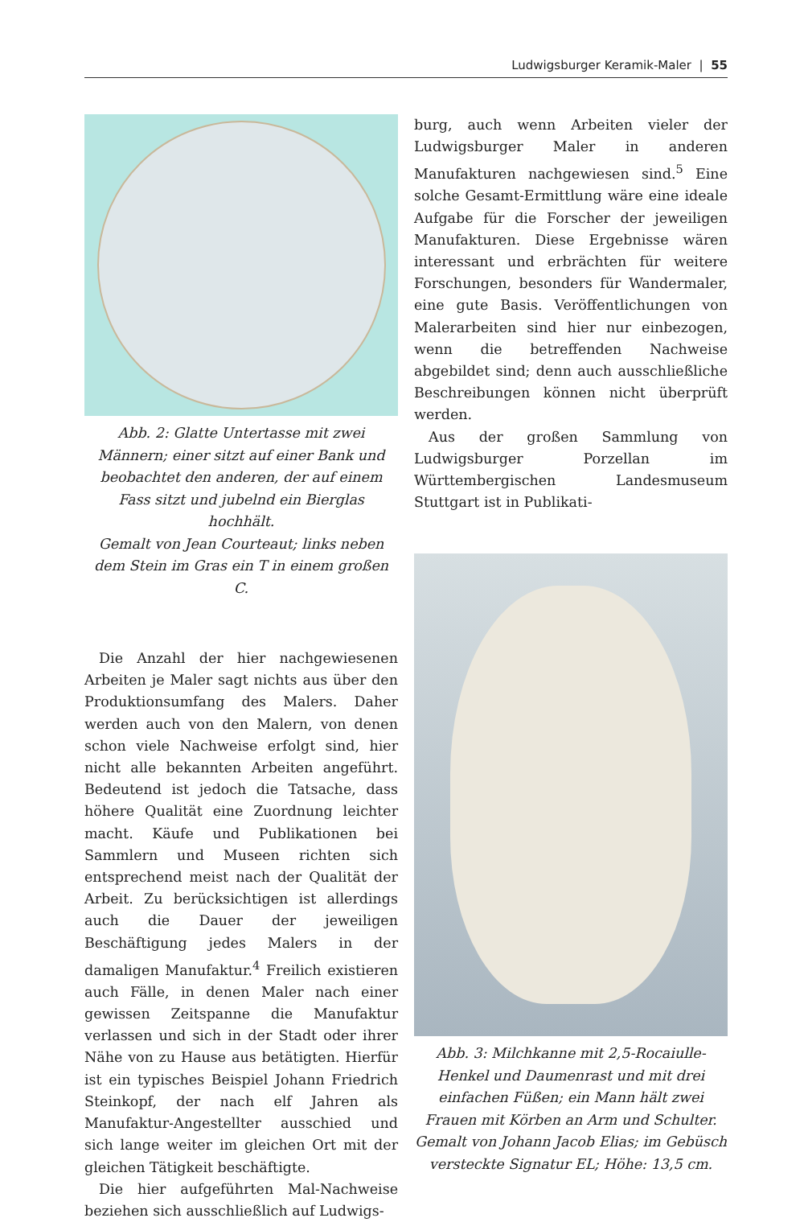Ludwigsburger Keramik-Maler | 55
Abb. 2: Glatte Untertasse mit zwei Männern; einer sitzt auf einer Bank und beobachtet den anderen, der auf einem Fass sitzt und jubelnd ein Bierglas hochhält.
Gemalt von Jean Courteaut; links neben dem Stein im Gras ein T in einem großen C.
Die Anzahl der hier nachgewiesenen Arbeiten je Maler sagt nichts aus über den Produktionsumfang des Malers. Daher werden auch von den Malern, von denen schon viele Nachweise erfolgt sind, hier nicht alle bekannten Arbeiten angeführt. Bedeutend ist jedoch die Tatsache, dass höhere Qualität eine Zuordnung leichter macht. Käufe und Publikationen bei Sammlern und Museen richten sich entsprechend meist nach der Qualität der Arbeit. Zu berücksichtigen ist allerdings auch die Dauer der jeweiligen Beschäftigung jedes Malers in der damaligen Manufaktur.<sup>4</sup> Freilich existieren auch Fälle, in denen Maler nach einer gewissen Zeitspanne die Manufaktur verlassen und sich in der Stadt oder ihrer Nähe von zu Hause aus betätigten. Hierfür ist ein typisches Beispiel Johann Friedrich Steinkopf, der nach elf Jahren als Manufaktur-Angestellter ausschied und sich lange weiter im gleichen Ort mit der gleichen Tätigkeit beschäftigte.
Die hier aufgeführten Mal-Nachweise beziehen sich ausschließlich auf Ludwigs-
burg, auch wenn Arbeiten vieler der Ludwigsburger Maler in anderen Manufakturen nachgewiesen sind.<sup>5</sup> Eine solche Gesamt-Ermittlung wäre eine ideale Aufgabe für die Forscher der jeweiligen Manufakturen. Diese Ergebnisse wären interessant und erbrächten für weitere Forschungen, besonders für Wandermaler, eine gute Basis. Veröffentlichungen von Malerarbeiten sind hier nur einbezogen, wenn die betreffenden Nachweise abgebildet sind; denn auch ausschließliche Beschreibungen können nicht überprüft werden.
Aus der großen Sammlung von Ludwigsburger Porzellan im Württembergischen Landesmuseum Stuttgart ist in Publikati-
Abb. 3: Milchkanne mit 2,5-Rocaiulle-Henkel und Daumenrast und mit drei einfachen Füßen; ein Mann hält zwei Frauen mit Körben an Arm und Schulter.
Gemalt von Johann Jacob Elias; im Gebüsch versteckte Signatur EL; Höhe: 13,5 cm.